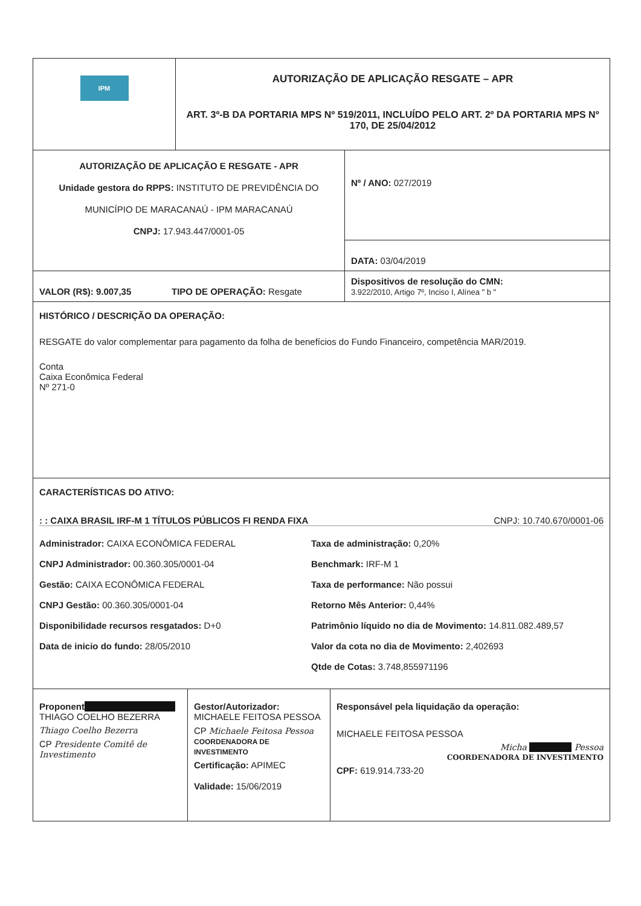| IPM | AUTORIZAÇÃO DE APLICAÇÃO RESGATE – APR ART. 3º-B DA PORTARIA MPS Nº 519/2011, INCLUÍDO PELO ART. 2º DA PORTARIA MPS Nº 170, DE 25/04/2012 |
| AUTORIZAÇÃO DE APLICAÇÃO E RESGATE - APR Unidade gestora do RPPS: INSTITUTO DE PREVIDÊNCIA DO MUNICÍPIO DE MARACANAÚ - IPM MARACANAÚ CNPJ: 17.943.447/0001-05 | Nº / ANO: 027/2019 |
| | DATA: 03/04/2019 |
| VALOR (R$): 9.007,35 TIPO DE OPERAÇÃO: Resgate | Dispositivos de resolução do CMN: 3.922/2010, Artigo 7º, Inciso I, Alínea " b " |
| HISTÓRICO / DESCRIÇÃO DA OPERAÇÃO: RESGATE do valor complementar para pagamento da folha de benefícios do Fundo Financeiro, competência MAR/2019. Conta Caixa Econômica Federal Nº 271-0 | |
| CARACTERÍSTICAS DO ATIVO: : : CAIXA BRASIL IRF-M 1 TÍTULOS PÚBLICOS FI RENDA FIXA CNPJ: 10.740.670/0001-06 Administrador: CAIXA ECONÔMICA FEDERAL Taxa de administração: 0,20% CNPJ Administrador: 00.360.305/0001-04 Benchmark: IRF-M 1 Gestão: CAIXA ECONÔMICA FEDERAL Taxa de performance: Não possui CNPJ Gestão: 00.360.305/0001-04 Retorno Mês Anterior: 0,44% Disponibilidade recursos resgatados: D+0 Patrimônio líquido no dia de Movimento: 14.811.082.489,57 Data de inicio do fundo: 28/05/2010 Valor da cota no dia de Movimento: 2,402693 Qtde de Cotas: 3.748,855971196 | |
| Proponent THIAGO COELHO BEZERRA Thiago Coelho Bezerra CP Presidente Comitê de Investimento | Gestor/Autorizador: MICHAELE FEITOSA PESSOA CP Michaele Feitosa Pessoa COORDENADORA DE INVESTIMENTO Certificação: APIMEC Validade: 15/06/2019 | Responsável pela liquidação da operação: MICHAELE FEITOSA PESSOA Micha Pessoa COORDENADORA DE INVESTIMENTO CPF: 619.914.733-20 |